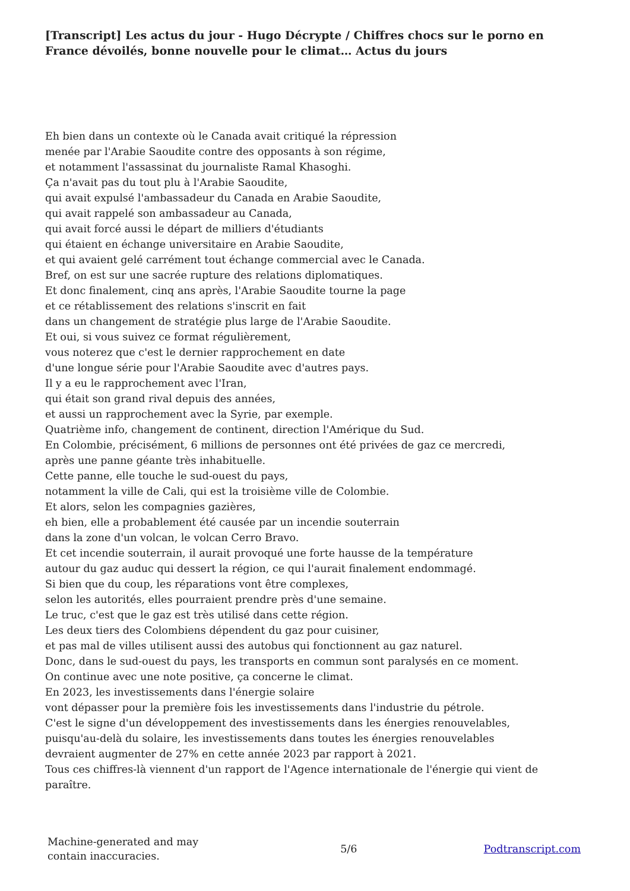[Transcript] Les actus du jour - Hugo Décrypte / Chiffres chocs sur le porno en France dévoilés, bonne nouvelle pour le climat… Actus du jours
Eh bien dans un contexte où le Canada avait critiqué la répression
menée par l'Arabie Saoudite contre des opposants à son régime,
et notamment l'assassinat du journaliste Ramal Khasoghi.
Ça n'avait pas du tout plu à l'Arabie Saoudite,
qui avait expulsé l'ambassadeur du Canada en Arabie Saoudite,
qui avait rappelé son ambassadeur au Canada,
qui avait forcé aussi le départ de milliers d'étudiants
qui étaient en échange universitaire en Arabie Saoudite,
et qui avaient gelé carrément tout échange commercial avec le Canada.
Bref, on est sur une sacrée rupture des relations diplomatiques.
Et donc finalement, cinq ans après, l'Arabie Saoudite tourne la page
et ce rétablissement des relations s'inscrit en fait
dans un changement de stratégie plus large de l'Arabie Saoudite.
Et oui, si vous suivez ce format régulièrement,
vous noterez que c'est le dernier rapprochement en date
d'une longue série pour l'Arabie Saoudite avec d'autres pays.
Il y a eu le rapprochement avec l'Iran,
qui était son grand rival depuis des années,
et aussi un rapprochement avec la Syrie, par exemple.
Quatrième info, changement de continent, direction l'Amérique du Sud.
En Colombie, précisément, 6 millions de personnes ont été privées de gaz ce mercredi,
après une panne géante très inhabituelle.
Cette panne, elle touche le sud-ouest du pays,
notamment la ville de Cali, qui est la troisième ville de Colombie.
Et alors, selon les compagnies gazières,
eh bien, elle a probablement été causée par un incendie souterrain
dans la zone d'un volcan, le volcan Cerro Bravo.
Et cet incendie souterrain, il aurait provoqué une forte hausse de la température
autour du gaz auduc qui dessert la région, ce qui l'aurait finalement endommagé.
Si bien que du coup, les réparations vont être complexes,
selon les autorités, elles pourraient prendre près d'une semaine.
Le truc, c'est que le gaz est très utilisé dans cette région.
Les deux tiers des Colombiens dépendent du gaz pour cuisiner,
et pas mal de villes utilisent aussi des autobus qui fonctionnent au gaz naturel.
Donc, dans le sud-ouest du pays, les transports en commun sont paralysés en ce moment.
On continue avec une note positive, ça concerne le climat.
En 2023, les investissements dans l'énergie solaire
vont dépasser pour la première fois les investissements dans l'industrie du pétrole.
C'est le signe d'un développement des investissements dans les énergies renouvelables,
puisqu'au-delà du solaire, les investissements dans toutes les énergies renouvelables
devraient augmenter de 27% en cette année 2023 par rapport à 2021.
Tous ces chiffres-là viennent d'un rapport de l'Agence internationale de l'énergie qui vient de paraître.
Machine-generated and may contain inaccuracies.
5/6 Podtranscript.com